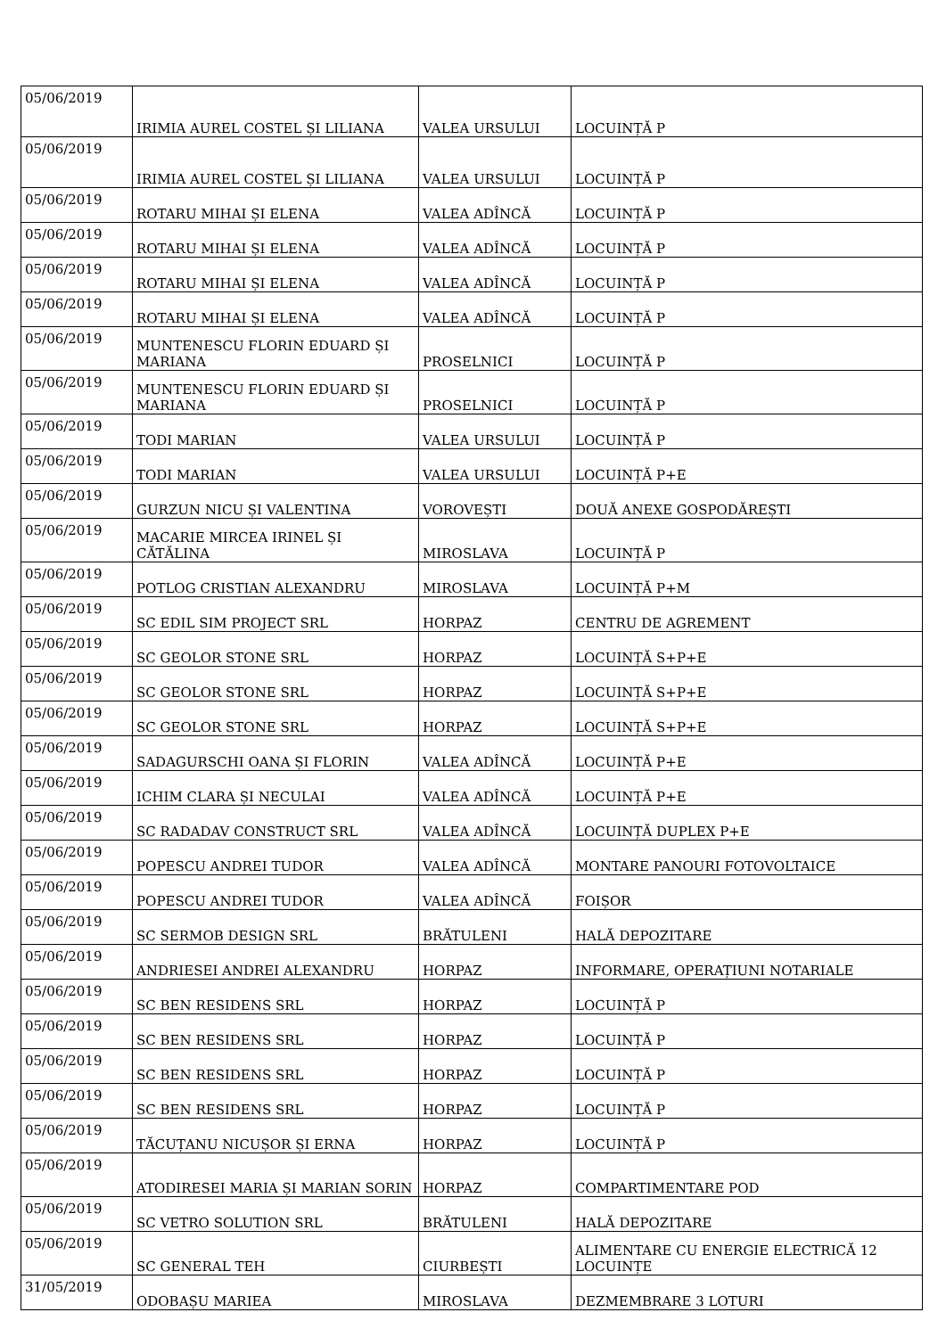| 05/06/2019 | IRIMIA AUREL COSTEL ȘI LILIANA | VALEA URSULUI | LOCUINȚĂ P |
| 05/06/2019 | IRIMIA AUREL COSTEL ȘI LILIANA | VALEA URSULUI | LOCUINȚĂ P |
| 05/06/2019 | ROTARU MIHAI ȘI ELENA | VALEA ADÎNCĂ | LOCUINȚĂ P |
| 05/06/2019 | ROTARU MIHAI ȘI ELENA | VALEA ADÎNCĂ | LOCUINȚĂ P |
| 05/06/2019 | ROTARU MIHAI ȘI ELENA | VALEA ADÎNCĂ | LOCUINȚĂ P |
| 05/06/2019 | ROTARU MIHAI ȘI ELENA | VALEA ADÎNCĂ | LOCUINȚĂ P |
| 05/06/2019 | MUNTENESCU FLORIN EDUARD ȘI MARIANA | PROSELNICI | LOCUINȚĂ P |
| 05/06/2019 | MUNTENESCU FLORIN EDUARD ȘI MARIANA | PROSELNICI | LOCUINȚĂ P |
| 05/06/2019 | TODI MARIAN | VALEA URSULUI | LOCUINȚĂ P |
| 05/06/2019 | TODI MARIAN | VALEA URSULUI | LOCUINȚĂ P+E |
| 05/06/2019 | GURZUN NICU ȘI VALENTINA | VOROVEȘTI | DOUĂ ANEXE GOSPODĂREȘTI |
| 05/06/2019 | MACARIE MIRCEA IRINEL ȘI CĂTĂLINA | MIROSLAVA | LOCUINȚĂ P |
| 05/06/2019 | POTLOG CRISTIAN ALEXANDRU | MIROSLAVA | LOCUINȚĂ P+M |
| 05/06/2019 | SC EDIL SIM PROJECT SRL | HORPAZ | CENTRU DE AGREMENT |
| 05/06/2019 | SC GEOLOR STONE SRL | HORPAZ | LOCUINȚĂ S+P+E |
| 05/06/2019 | SC GEOLOR STONE SRL | HORPAZ | LOCUINȚĂ S+P+E |
| 05/06/2019 | SC GEOLOR STONE SRL | HORPAZ | LOCUINȚĂ S+P+E |
| 05/06/2019 | SADAGURSCHI OANA ȘI FLORIN | VALEA ADÎNCĂ | LOCUINȚĂ P+E |
| 05/06/2019 | ICHIM CLARA ȘI NECULAI | VALEA ADÎNCĂ | LOCUINȚĂ P+E |
| 05/06/2019 | SC RADADAV CONSTRUCT SRL | VALEA ADÎNCĂ | LOCUINȚĂ DUPLEX P+E |
| 05/06/2019 | POPESCU ANDREI TUDOR | VALEA ADÎNCĂ | MONTARE PANOURI FOTOVOLTAICE |
| 05/06/2019 | POPESCU ANDREI TUDOR | VALEA ADÎNCĂ | FOIȘOR |
| 05/06/2019 | SC SERMOB DESIGN SRL | BRĂTULENI | HALĂ DEPOZITARE |
| 05/06/2019 | ANDRIESEI ANDREI ALEXANDRU | HORPAZ | INFORMARE, OPERAȚIUNI NOTARIALE |
| 05/06/2019 | SC BEN RESIDENS SRL | HORPAZ | LOCUINȚĂ P |
| 05/06/2019 | SC BEN RESIDENS SRL | HORPAZ | LOCUINȚĂ P |
| 05/06/2019 | SC BEN RESIDENS SRL | HORPAZ | LOCUINȚĂ P |
| 05/06/2019 | SC BEN RESIDENS SRL | HORPAZ | LOCUINȚĂ P |
| 05/06/2019 | TĂCUȚANU NICUȘOR ȘI ERNA | HORPAZ | LOCUINȚĂ P |
| 05/06/2019 | ATODIRESEI MARIA ȘI MARIAN SORIN | HORPAZ | COMPARTIMENTARE POD |
| 05/06/2019 | SC VETRO SOLUTION SRL | BRĂTULENI | HALĂ DEPOZITARE |
| 05/06/2019 | SC GENERAL TEH | CIURBEȘTI | ALIMENTARE CU ENERGIE ELECTRICĂ 12 LOCUINȚE |
| 31/05/2019 | ODOBAȘU MARIEA | MIROSLAVA | DEZMEMBRARE 3 LOTURI |